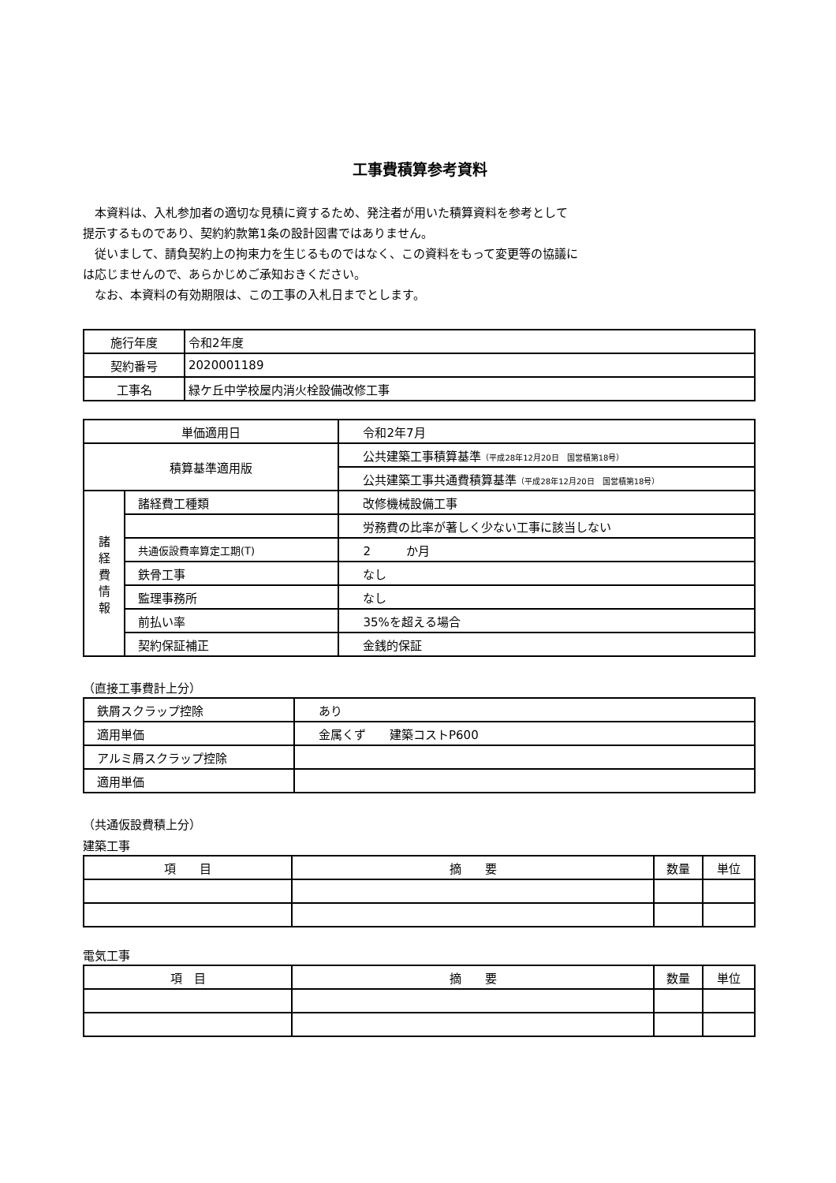工事費積算参考資料
　本資料は、入札参加者の適切な見積に資するため、発注者が用いた積算資料を参考として
提示するものであり、契約約款第1条の設計図書ではありません。
　従いまして、請負契約上の拘束力を生じるものではなく、この資料をもって変更等の協議に
は応じませんので、あらかじめご承知おきください。
　なお、本資料の有効期限は、この工事の入札日までとします。
| 施行年度 | 令和2年度 |
| 契約番号 | 2020001189 |
| 工事名 | 緑ケ丘中学校屋内消火栓設備改修工事 |
| 単価適用日 | | 令和2年7月 |
| 積算基準適用版 | | 公共建築工事積算基準 （平成28年12月20日 国営積第18号） |
| | | 公共建築工事共通費積算基準 （平成28年12月20日 国営積第18号） |
| 諸 経 費 情 報 | 諸経費工種類 | 改修機械設備工事 |
| | | 労務費の比率が著しく少ない工事に該当しない |
| | 共通仮設費率算定工期(T) | 2 か月 |
| | 鉄骨工事 | なし |
| | 監理事務所 | なし |
| | 前払い率 | 35%を超える場合 |
| | 契約保証補正 | 金銭的保証 |
（直接工事費計上分）
| 鉄屑スクラップ控除 | あり |
| 適用単価 | 金属くず 建築コストP600 |
| アルミ屑スクラップ控除 | |
| 適用単価 | |
（共通仮設費積上分）
建築工事
| 項 目 | 摘 要 | 数量 | 単位 |
電気工事
| 項 目 | 摘 要 | 数量 | 単位 |